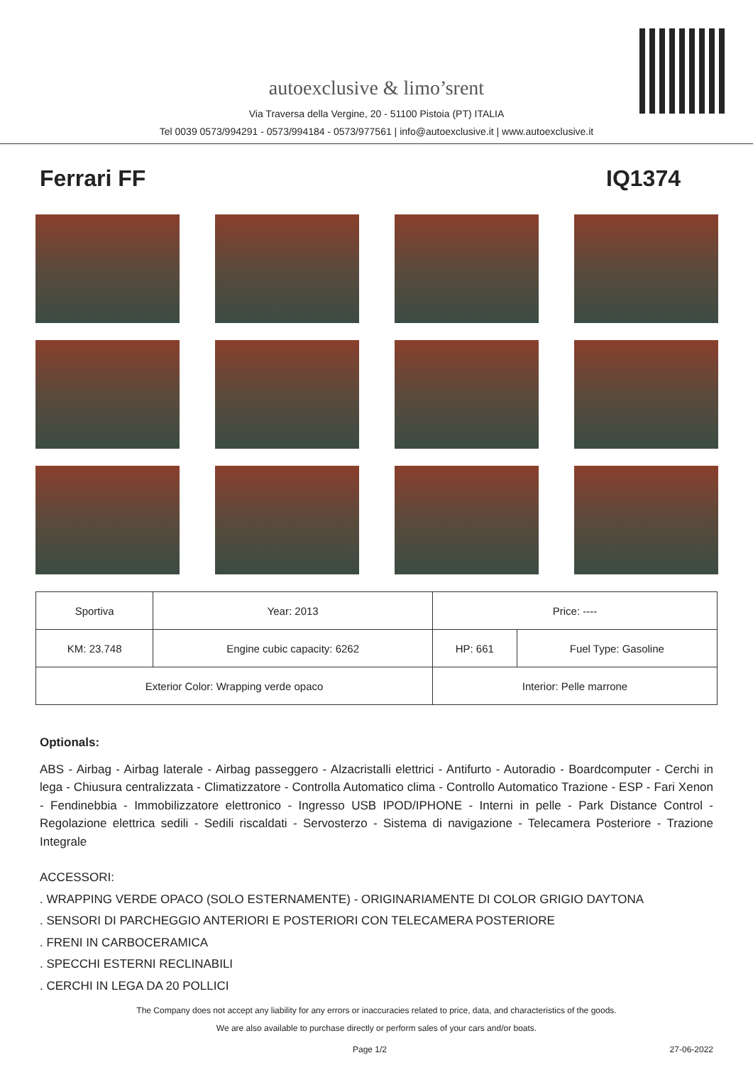autoexclusive & limo’srent
Via Traversa della Vergine, 20 - 51100 Pistoia (PT) ITALIA
Tel 0039 0573/994291 - 0573/994184 - 0573/977561 | info@autoexclusive.it | www.autoexclusive.it
Ferrari FF IQ1374
| Sportiva | Year: 2013 | Price: ---- | |
| KM: 23.748 | Engine cubic capacity: 6262 | HP: 661 | Fuel Type: Gasoline |
| Exterior Color: Wrapping verde opaco | | Interior: Pelle marrone | |
Optionals:
ABS - Airbag - Airbag laterale - Airbag passeggero - Alzacristalli elettrici - Antifurto - Autoradio - Boardcomputer - Cerchi in lega - Chiusura centralizzata - Climatizzatore - Controlla Automatico clima - Controllo Automatico Trazione - ESP - Fari Xenon - Fendinebbia - Immobilizzatore elettronico - Ingresso USB IPOD/IPHONE - Interni in pelle - Park Distance Control - Regolazione elettrica sedili - Sedili riscaldati - Servosterzo - Sistema di navigazione - Telecamera Posteriore - Trazione Integrale
ACCESSORI:
. WRAPPING VERDE OPACO (SOLO ESTERNAMENTE) - ORIGINARIAMENTE DI COLOR GRIGIO DAYTONA
. SENSORI DI PARCHEGGIO ANTERIORI E POSTERIORI CON TELECAMERA POSTERIORE
. FRENI IN CARBOCERAMICA
. SPECCHI ESTERNI RECLINABILI
. CERCHI IN LEGA DA 20 POLLICI
The Company does not accept any liability for any errors or inaccuracies related to price, data, and characteristics of the goods.
We are also available to purchase directly or perform sales of your cars and/or boats.
Page 1/2 27-06-2022